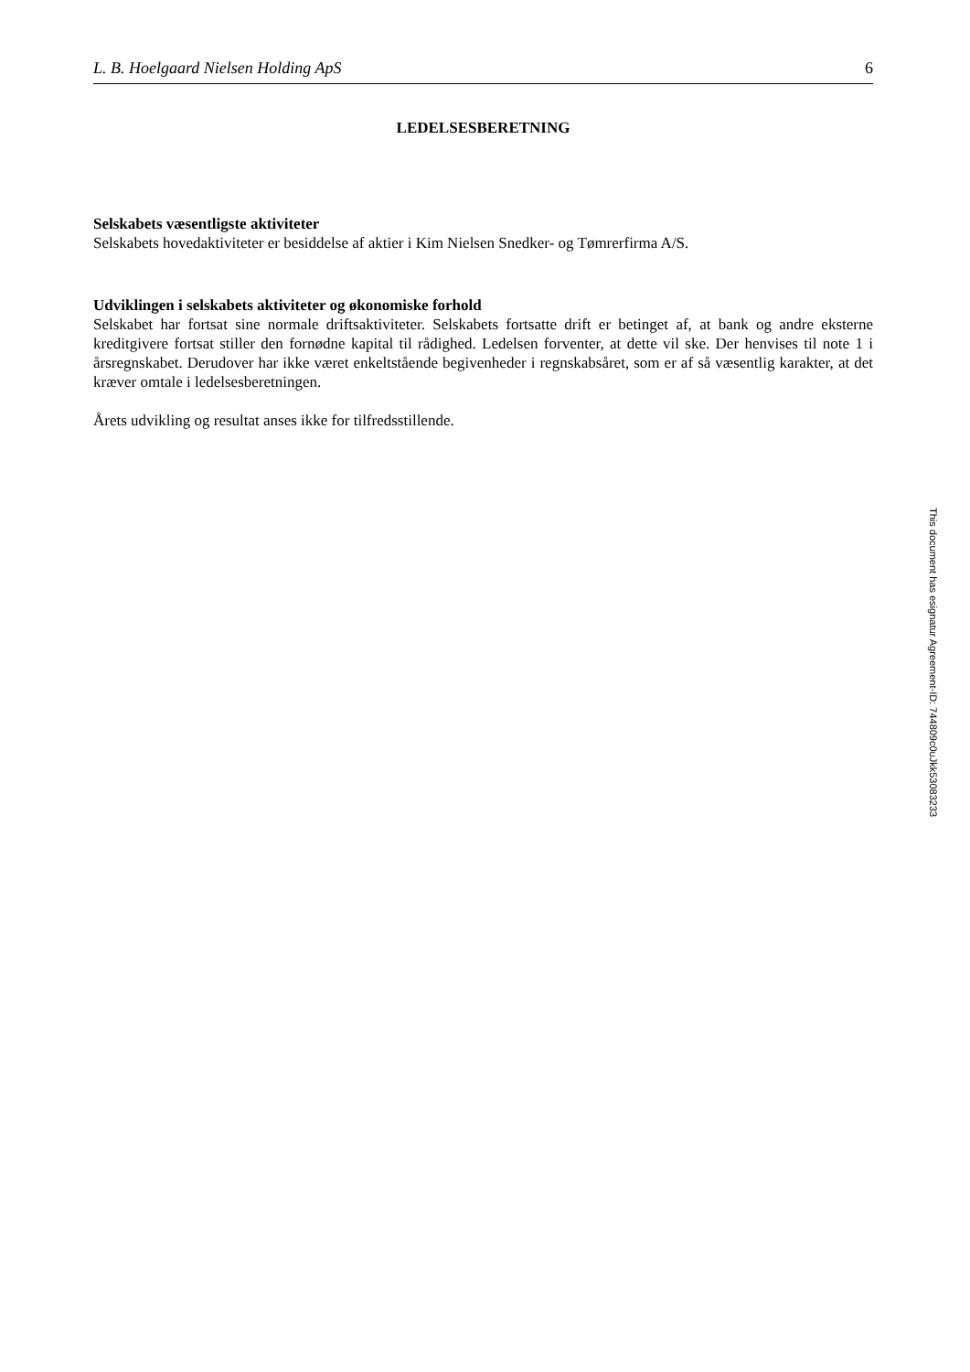L. B. Hoelgaard Nielsen Holding ApS 6
LEDELSESBERETNING
Selskabets væsentligste aktiviteter
Selskabets hovedaktiviteter er besiddelse af aktier i Kim Nielsen Snedker- og Tømrerfirma A/S.
Udviklingen i selskabets aktiviteter og økonomiske forhold
Selskabet har fortsat sine normale driftsaktiviteter. Selskabets fortsatte drift er betinget af, at bank og andre eksterne kreditgivere fortsat stiller den fornødne kapital til rådighed. Ledelsen forventer, at dette vil ske. Der henvises til note 1 i årsregnskabet. Derudover har ikke været enkeltstående begivenheder i regnskabsåret, som er af så væsentlig karakter, at det kræver omtale i ledelsesberetningen.
Årets udvikling og resultat anses ikke for tilfredsstillende.
This document has esignatur Agreement-ID: 744809c0uJkk53083233